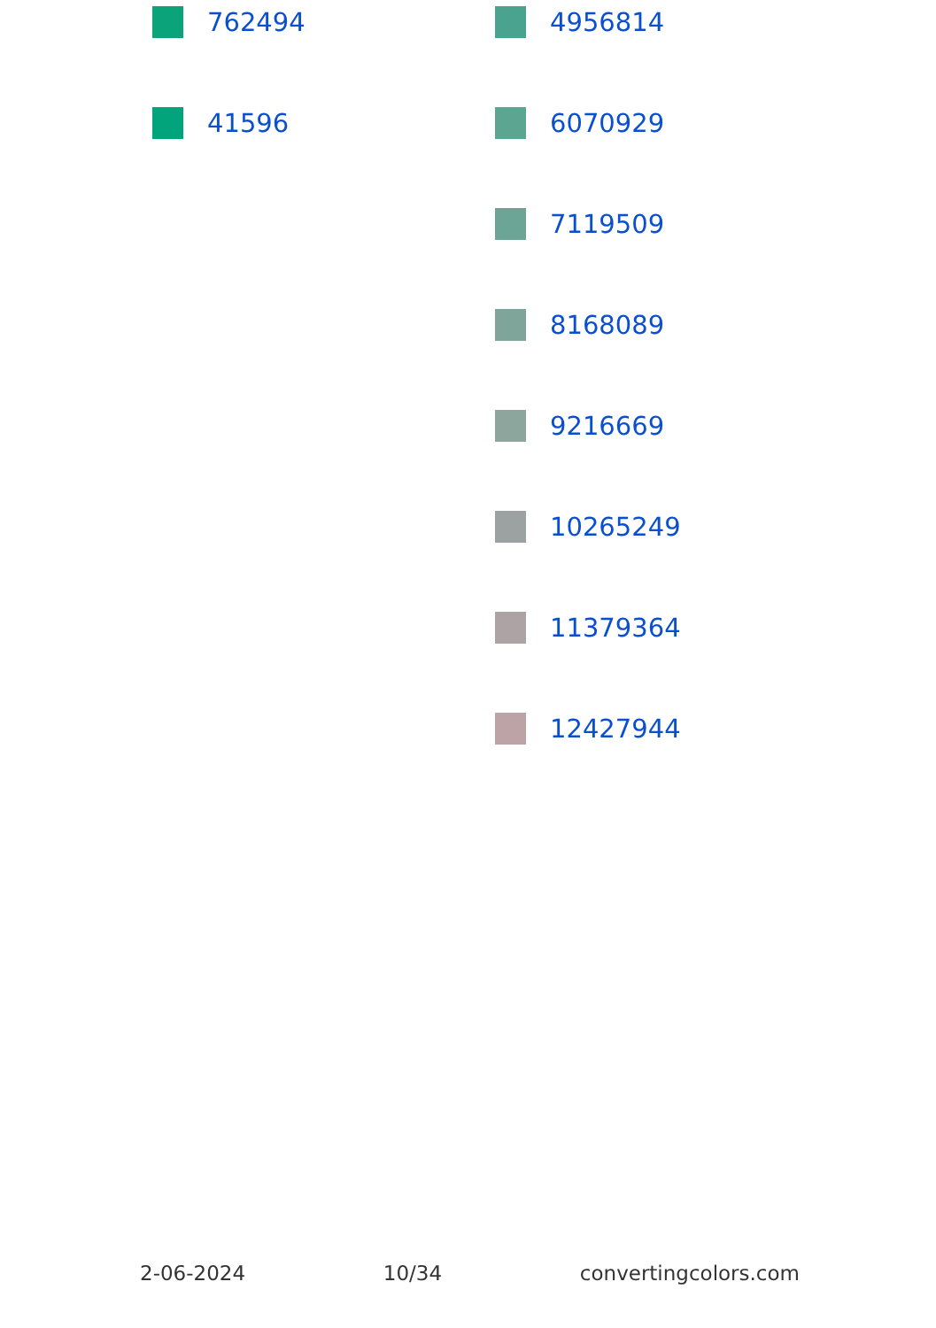762494
41596
4956814
6070929
7119509
8168089
9216669
10265249
11379364
12427944
2-06-2024 10/34 convertingcolors.com